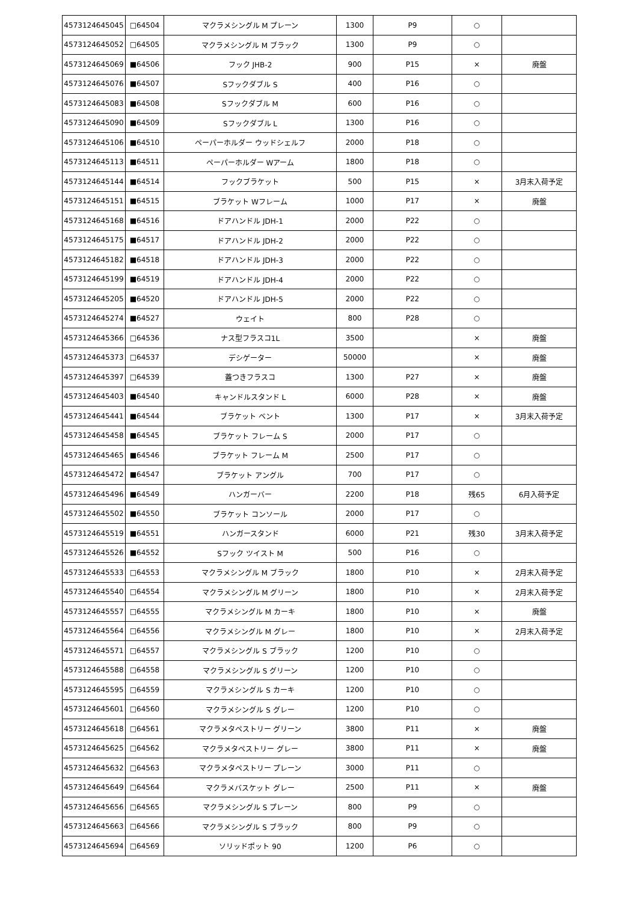| 4573124645045 | □64504 | マクラメシングル M プレーン | 1300 | P9 | ○ | |
| 4573124645052 | □64505 | マクラメシングル M ブラック | 1300 | P9 | ○ | |
| 4573124645069 | ■64506 | フック JHB-2 | 900 | P15 | × | 廃盤 |
| 4573124645076 | ■64507 | Sフックダブル S | 400 | P16 | ○ | |
| 4573124645083 | ■64508 | Sフックダブル M | 600 | P16 | ○ | |
| 4573124645090 | ■64509 | Sフックダブル L | 1300 | P16 | ○ | |
| 4573124645106 | ■64510 | ペーパーホルダー ウッドシェルフ | 2000 | P18 | ○ | |
| 4573124645113 | ■64511 | ペーパーホルダー Wアーム | 1800 | P18 | ○ | |
| 4573124645144 | ■64514 | フックブラケット | 500 | P15 | × | 3月末入荷予定 |
| 4573124645151 | ■64515 | ブラケット Wフレーム | 1000 | P17 | × | 廃盤 |
| 4573124645168 | ■64516 | ドアハンドル JDH-1 | 2000 | P22 | ○ | |
| 4573124645175 | ■64517 | ドアハンドル JDH-2 | 2000 | P22 | ○ | |
| 4573124645182 | ■64518 | ドアハンドル JDH-3 | 2000 | P22 | ○ | |
| 4573124645199 | ■64519 | ドアハンドル JDH-4 | 2000 | P22 | ○ | |
| 4573124645205 | ■64520 | ドアハンドル JDH-5 | 2000 | P22 | ○ | |
| 4573124645274 | ■64527 | ウェイト | 800 | P28 | ○ | |
| 4573124645366 | □64536 | ナス型フラスコ1L | 3500 | | × | 廃盤 |
| 4573124645373 | □64537 | デシゲーター | 50000 | | × | 廃盤 |
| 4573124645397 | □64539 | 蓋つきフラスコ | 1300 | P27 | × | 廃盤 |
| 4573124645403 | ■64540 | キャンドルスタンド L | 6000 | P28 | × | 廃盤 |
| 4573124645441 | ■64544 | ブラケット ベント | 1300 | P17 | × | 3月末入荷予定 |
| 4573124645458 | ■64545 | ブラケット フレーム S | 2000 | P17 | ○ | |
| 4573124645465 | ■64546 | ブラケット フレーム M | 2500 | P17 | ○ | |
| 4573124645472 | ■64547 | ブラケット アングル | 700 | P17 | ○ | |
| 4573124645496 | ■64549 | ハンガーバー | 2200 | P18 | 残65 | 6月入荷予定 |
| 4573124645502 | ■64550 | ブラケット コンソール | 2000 | P17 | ○ | |
| 4573124645519 | ■64551 | ハンガースタンド | 6000 | P21 | 残30 | 3月末入荷予定 |
| 4573124645526 | ■64552 | Sフック ツイスト M | 500 | P16 | ○ | |
| 4573124645533 | □64553 | マクラメシングル M ブラック | 1800 | P10 | × | 2月末入荷予定 |
| 4573124645540 | □64554 | マクラメシングル M グリーン | 1800 | P10 | × | 2月末入荷予定 |
| 4573124645557 | □64555 | マクラメシングル M カーキ | 1800 | P10 | × | 廃盤 |
| 4573124645564 | □64556 | マクラメシングル M グレー | 1800 | P10 | × | 2月末入荷予定 |
| 4573124645571 | □64557 | マクラメシングル S ブラック | 1200 | P10 | ○ | |
| 4573124645588 | □64558 | マクラメシングル S グリーン | 1200 | P10 | ○ | |
| 4573124645595 | □64559 | マクラメシングル S カーキ | 1200 | P10 | ○ | |
| 4573124645601 | □64560 | マクラメシングル S グレー | 1200 | P10 | ○ | |
| 4573124645618 | □64561 | マクラメタペストリー グリーン | 3800 | P11 | × | 廃盤 |
| 4573124645625 | □64562 | マクラメタペストリー グレー | 3800 | P11 | × | 廃盤 |
| 4573124645632 | □64563 | マクラメタペストリー プレーン | 3000 | P11 | ○ | |
| 4573124645649 | □64564 | マクラメバスケット グレー | 2500 | P11 | × | 廃盤 |
| 4573124645656 | □64565 | マクラメシングル S プレーン | 800 | P9 | ○ | |
| 4573124645663 | □64566 | マクラメシングル S ブラック | 800 | P9 | ○ | |
| 4573124645694 | □64569 | ソリッドポット 90 | 1200 | P6 | ○ | |